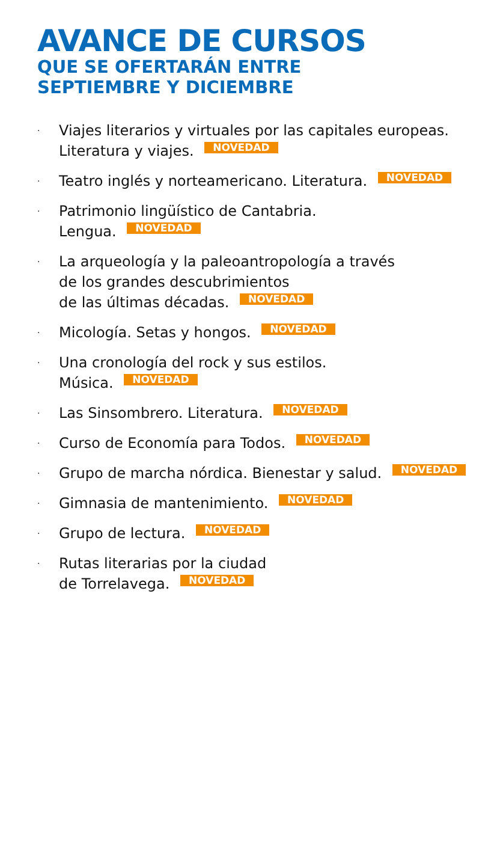AVANCE DE CURSOS
QUE SE OFERTARÁN ENTRE
SEPTIEMBRE Y DICIEMBRE
· Viajes literarios y virtuales por las capitales europeas.
Literatura y viajes. NOVEDAD
· Teatro inglés y norteamericano. Literatura. NOVEDAD
· Patrimonio lingüístico de Cantabria.
Lengua. NOVEDAD
· La arqueología y la paleoantropología a través
de los grandes descubrimientos
de las últimas décadas. NOVEDAD
· Micología. Setas y hongos. NOVEDAD
· Una cronología del rock y sus estilos.
Música. NOVEDAD
· Las Sinsombrero. Literatura. NOVEDAD
· Curso de Economía para Todos. NOVEDAD
· Grupo de marcha nórdica. Bienestar y salud. NOVEDAD
· Gimnasia de mantenimiento. NOVEDAD
· Grupo de lectura. NOVEDAD
· Rutas literarias por la ciudad
de Torrelavega. NOVEDAD